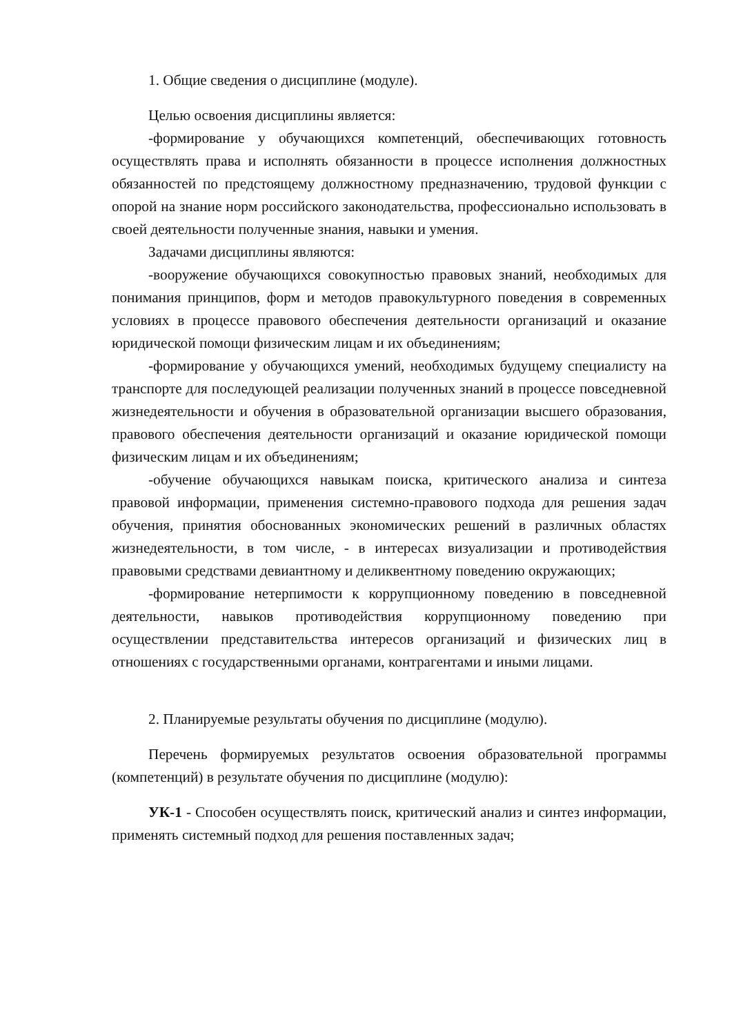1. Общие сведения о дисциплине (модуле).
Целью освоения дисциплины является:
-формирование у обучающихся компетенций, обеспечивающих готовность осуществлять права и исполнять обязанности в процессе исполнения должностных обязанностей по предстоящему должностному предназначению, трудовой функции с опорой на знание норм российского законодательства, профессионально использовать в своей деятельности полученные знания, навыки и умения.
Задачами дисциплины являются:
-вооружение обучающихся совокупностью правовых знаний, необходимых для понимания принципов, форм и методов правокультурного поведения в современных условиях в процессе правового обеспечения деятельности организаций и оказание юридической помощи физическим лицам и их объединениям;
-формирование у обучающихся умений, необходимых будущему специалисту на транспорте для последующей реализации полученных знаний в процессе повседневной жизнедеятельности и обучения в образовательной организации высшего образования, правового обеспечения деятельности организаций и оказание юридической помощи физическим лицам и их объединениям;
-обучение обучающихся навыкам поиска, критического анализа и синтеза правовой информации, применения системно-правового подхода для решения задач обучения, принятия обоснованных экономических решений в различных областях жизнедеятельности, в том числе, - в интересах визуализации и противодействия правовыми средствами девиантному и деликвентному поведению окружающих;
-формирование нетерпимости к коррупционному поведению в повседневной деятельности, навыков противодействия коррупционному поведению при осуществлении представительства интересов организаций и физических лиц в отношениях с государственными органами, контрагентами и иными лицами.
2. Планируемые результаты обучения по дисциплине (модулю).
Перечень формируемых результатов освоения образовательной программы (компетенций) в результате обучения по дисциплине (модулю):
УК-1 - Способен осуществлять поиск, критический анализ и синтез информации, применять системный подход для решения поставленных задач;